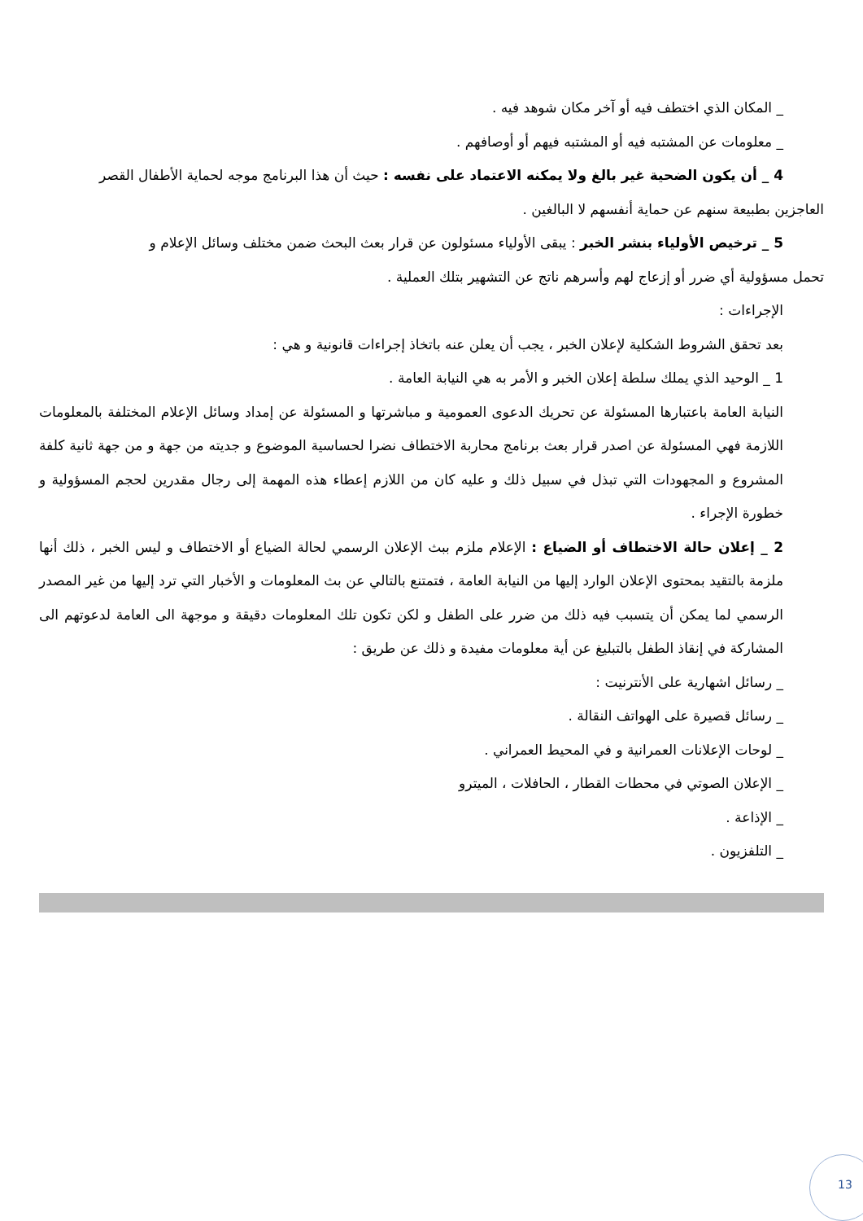_ المكان الذي اختطف فيه أو آخر مكان شوهد فيه .
_ معلومات عن المشتبه فيه أو المشتبه فيهم أو أوصافهم .
4 _ أن يكون الضحية غير بالغ ولا يمكنه الاعتماد على نفسه : حيث أن هذا البرنامج موجه لحماية الأطفال القصر
العاجزين بطبيعة سنهم عن حماية أنفسهم لا البالغين .
5 _ ترخيص الأولياء بنشر الخبر : يبقى الأولياء مسئولون عن قرار بعث البحث ضمن مختلف وسائل الإعلام و
تحمل مسؤولية أي ضرر أو إزعاج لهم وأسرهم ناتج عن التشهير بتلك العملية .
الإجراءات :
بعد تحقق الشروط الشكلية لإعلان الخبر ، يجب أن يعلن عنه باتخاذ إجراءات قانونية و هي :
1 _ الوحيد الذي يملك سلطة إعلان الخبر و الأمر به هي النيابة العامة .
النيابة العامة باعتبارها المسئولة عن تحريك الدعوى العمومية و مباشرتها و المسئولة عن إمداد وسائل الإعلام المختلفة بالمعلومات اللازمة فهي المسئولة عن اصدر قرار بعث برنامج محاربة الاختطاف نضرا لحساسية الموضوع و جديته من جهة و من جهة ثانية كلفة المشروع و المجهودات التي تبذل في سبيل ذلك و عليه كان من اللازم إعطاء هذه المهمة إلى رجال مقدرين لحجم المسؤولية و خطورة الإجراء .
2 _ إعلان حالة الاختطاف أو الضياع : الإعلام ملزم ببث الإعلان الرسمي لحالة الضياع أو الاختطاف و ليس الخبر ، ذلك أنها ملزمة بالتقيد بمحتوى الإعلان الوارد إليها من النيابة العامة ، فتمتنع بالتالي عن بث المعلومات و الأخبار التي ترد إليها من غير المصدر الرسمي لما يمكن أن يتسبب فيه ذلك من ضرر على الطفل و لكن تكون تلك المعلومات دقيقة و موجهة الى العامة لدعوتهم الى المشاركة في إنقاذ الطفل بالتبليغ عن أية معلومات مفيدة و ذلك عن طريق :
_ رسائل اشهارية على الأنترنيت :
_ رسائل قصيرة على الهواتف النقالة .
_ لوحات الإعلانات العمرانية و في المحيط العمراني .
_ الإعلان الصوتي في محطات القطار ، الحافلات ، الميترو
_ الإذاعة .
_ التلفزيون .
13